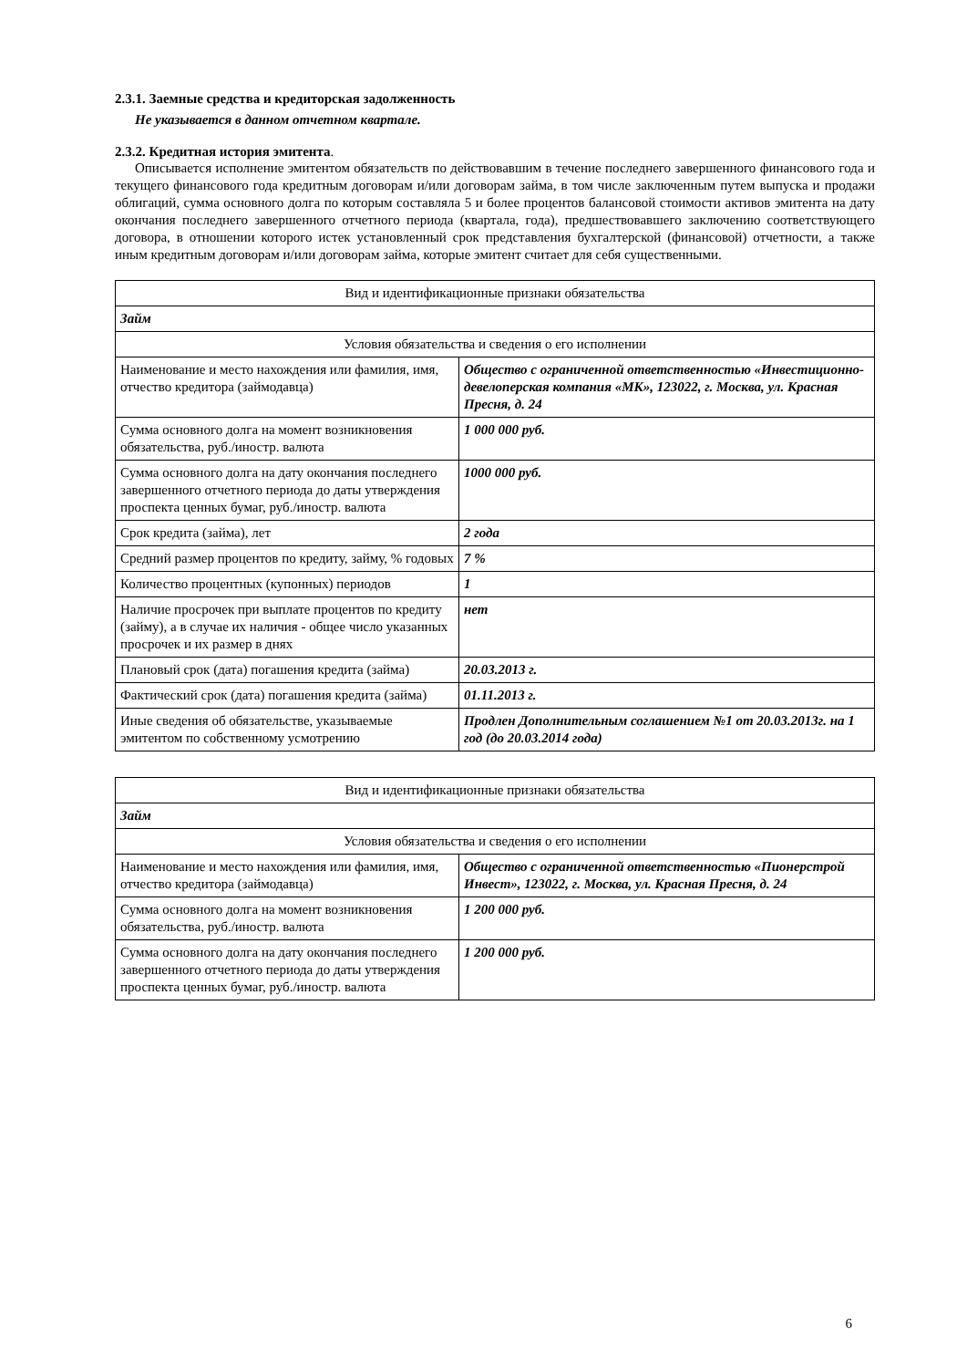2.3.1. Заемные средства и кредиторская задолженность
Не указывается в данном отчетном квартале.
2.3.2. Кредитная история эмитента.
Описывается исполнение эмитентом обязательств по действовавшим в течение последнего завершенного финансового года и текущего финансового года кредитным договорам и/или договорам займа, в том числе заключенным путем выпуска и продажи облигаций, сумма основного долга по которым составляла 5 и более процентов балансовой стоимости активов эмитента на дату окончания последнего завершенного отчетного периода (квартала, года), предшествовавшего заключению соответствующего договора, в отношении которого истек установленный срок представления бухгалтерской (финансовой) отчетности, а также иным кредитным договорам и/или договорам займа, которые эмитент считает для себя существенными.
| Вид и идентификационные признаки обязательства | |
| Займ | |
| Условия обязательства и сведения о его исполнении | |
| Наименование и место нахождения или фамилия, имя, отчество кредитора (займодавца) | Общество с ограниченной ответственностью «Инвестиционно-девелоперская компания «МК», 123022, г. Москва, ул. Красная Пресня, д. 24 |
| Сумма основного долга на момент возникновения обязательства, руб./иностр. валюта | 1 000 000 руб. |
| Сумма основного долга на дату окончания последнего завершенного отчетного периода до даты утверждения проспекта ценных бумаг, руб./иностр. валюта | 1000 000 руб. |
| Срок кредита (займа), лет | 2 года |
| Средний размер процентов по кредиту, займу, % годовых | 7 % |
| Количество процентных (купонных) периодов | 1 |
| Наличие просрочек при выплате процентов по кредиту (займу), а в случае их наличия - общее число указанных просрочек и их размер в днях | нет |
| Плановый срок (дата) погашения кредита (займа) | 20.03.2013 г. |
| Фактический срок (дата) погашения кредита (займа) | 01.11.2013 г. |
| Иные сведения об обязательстве, указываемые эмитентом по собственному усмотрению | Продлен Дополнительным соглашением №1 от 20.03.2013г. на 1 год (до 20.03.2014 года) |
| Вид и идентификационные признаки обязательства | |
| Займ | |
| Условия обязательства и сведения о его исполнении | |
| Наименование и место нахождения или фамилия, имя, отчество кредитора (займодавца) | Общество с ограниченной ответственностью «Пионерстрой Инвест», 123022, г. Москва, ул. Красная Пресня, д. 24 |
| Сумма основного долга на момент возникновения обязательства, руб./иностр. валюта | 1 200 000 руб. |
| Сумма основного долга на дату окончания последнего завершенного отчетного периода до даты утверждения проспекта ценных бумаг, руб./иностр. валюта | 1 200 000 руб. |
6